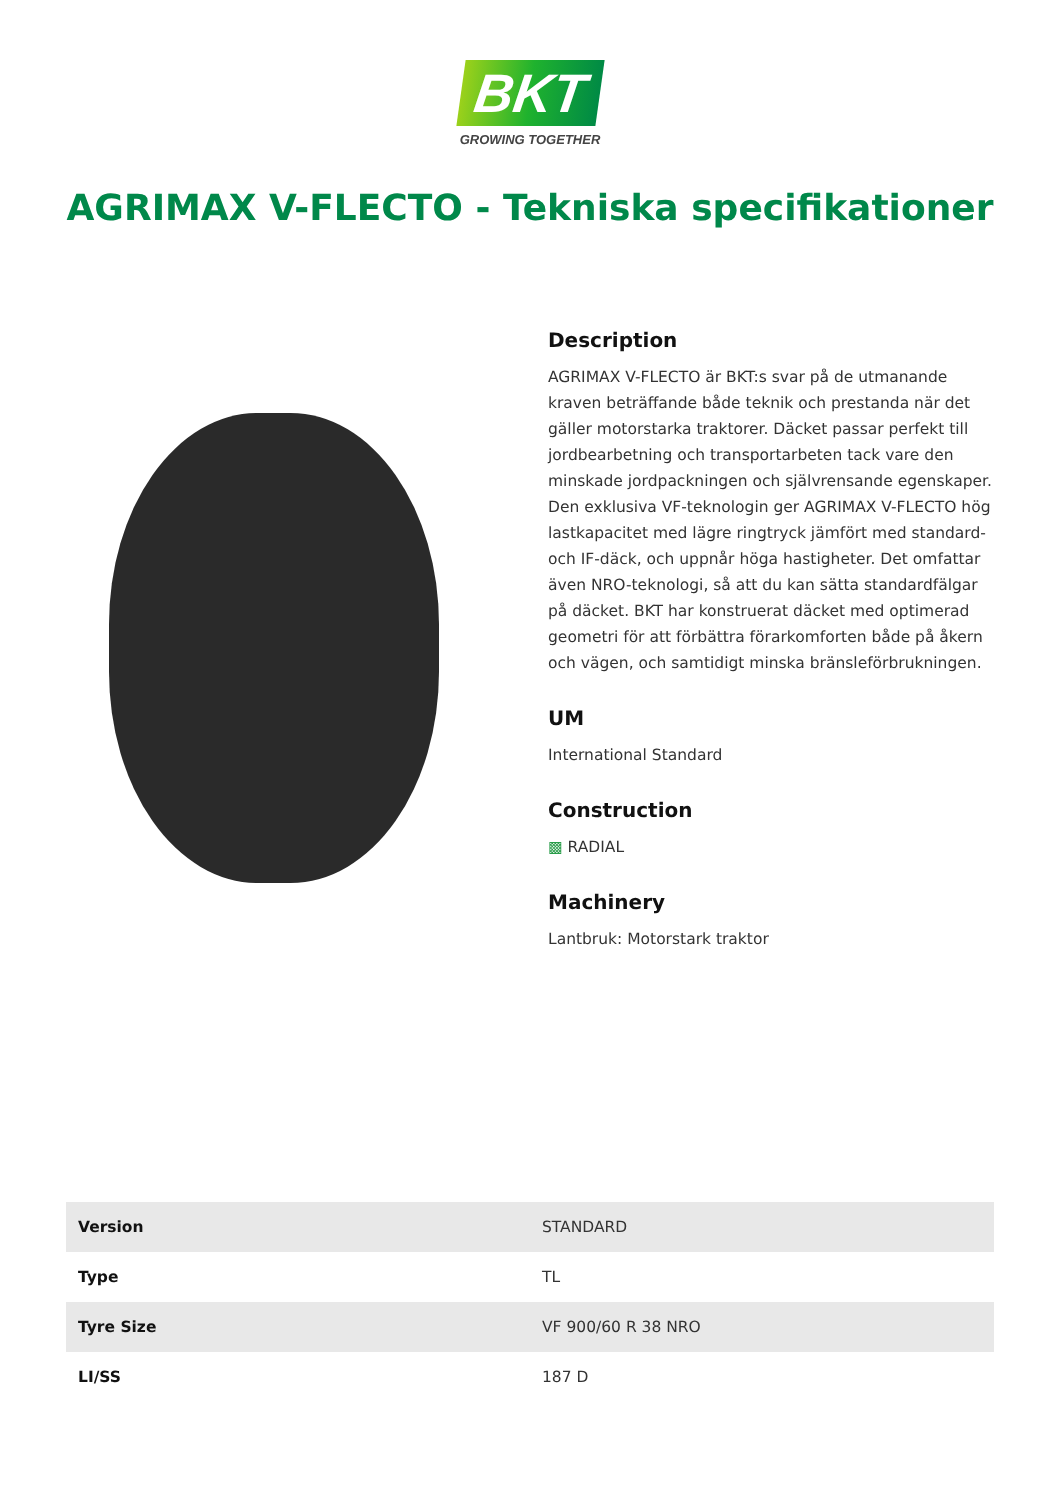BKT
GROWING TOGETHER
AGRIMAX V-FLECTO - Tekniska specifikationer
Description
AGRIMAX V-FLECTO är BKT:s svar på de utmanande kraven beträffande både teknik och prestanda när det gäller motorstarka traktorer. Däcket passar perfekt till jordbearbetning och transportarbeten tack vare den minskade jordpackningen och självrensande egenskaper. Den exklusiva VF-teknologin ger AGRIMAX V-FLECTO hög lastkapacitet med lägre ringtryck jämfört med standard- och IF-däck, och uppnår höga hastigheter. Det omfattar även NRO-teknologi, så att du kan sätta standardfälgar på däcket. BKT har konstruerat däcket med optimerad geometri för att förbättra förarkomforten både på åkern och vägen, och samtidigt minska bränsleförbrukningen.
UM
International Standard
Construction
▩ RADIAL
Machinery
Lantbruk: Motorstark traktor
| Version | STANDARD |
| Type | TL |
| Tyre Size | VF 900/60 R 38 NRO |
| LI/SS | 187 D |